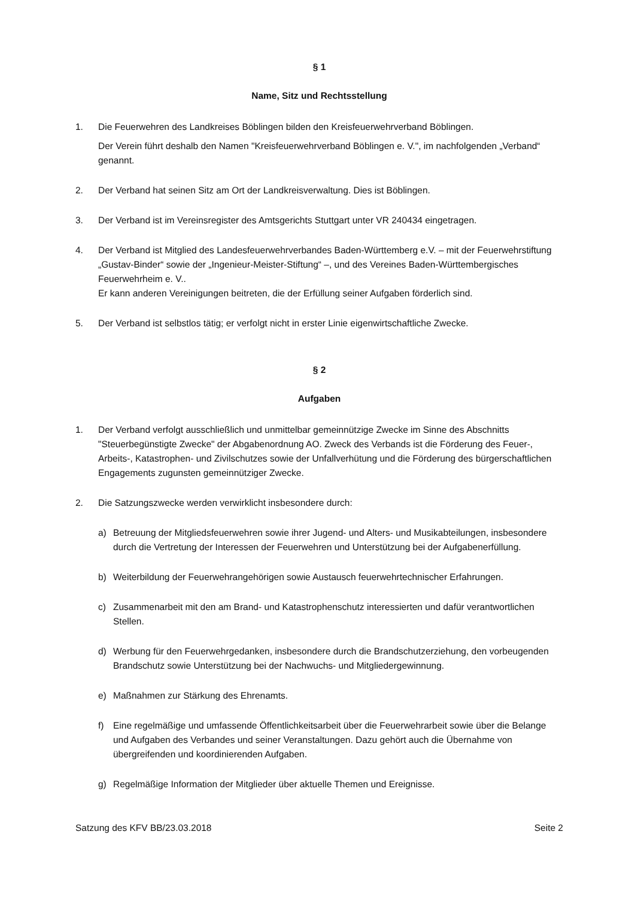§ 1
Name, Sitz und Rechtsstellung
1. Die Feuerwehren des Landkreises Böblingen bilden den Kreisfeuerwehrverband Böblingen.
Der Verein führt deshalb den Namen "Kreisfeuerwehrverband Böblingen e. V.", im nachfolgenden „Verband“ genannt.
2. Der Verband hat seinen Sitz am Ort der Landkreisverwaltung. Dies ist Böblingen.
3. Der Verband ist im Vereinsregister des Amtsgerichts Stuttgart unter VR 240434 eingetragen.
4. Der Verband ist Mitglied des Landesfeuerwehrverbandes Baden-Württemberg e.V. – mit der Feuerwehrstiftung „Gustav-Binder“ sowie der „Ingenieur-Meister-Stiftung“ –, und des Vereines Baden-Württembergisches Feuerwehrheim e. V..
Er kann anderen Vereinigungen beitreten, die der Erfüllung seiner Aufgaben förderlich sind.
5. Der Verband ist selbstlos tätig; er verfolgt nicht in erster Linie eigenwirtschaftliche Zwecke.
§ 2
Aufgaben
1. Der Verband verfolgt ausschließlich und unmittelbar gemeinnützige Zwecke im Sinne des Abschnitts "Steuerbegünstigte Zwecke" der Abgabenordnung AO. Zweck des Verbands ist die Förderung des Feuer-, Arbeits-, Katastrophen- und Zivilschutzes sowie der Unfallverhütung und die Förderung des bürgerschaftlichen Engagements zugunsten gemeinnütziger Zwecke.
2. Die Satzungszwecke werden verwirklicht insbesondere durch:
a) Betreuung der Mitgliedsfeuerwehren sowie ihrer Jugend- und Alters- und Musikabteilungen, insbesondere durch die Vertretung der Interessen der Feuerwehren und Unterstützung bei der Aufgabenerfüllung.
b) Weiterbildung der Feuerwehrangehörigen sowie Austausch feuerwehrtechnischer Erfahrungen.
c) Zusammenarbeit mit den am Brand- und Katastrophenschutz interessierten und dafür verantwortlichen Stellen.
d) Werbung für den Feuerwehrgedanken, insbesondere durch die Brandschutzerziehung, den vorbeugenden Brandschutz sowie Unterstützung bei der Nachwuchs- und Mitgliedergewinnung.
e) Maßnahmen zur Stärkung des Ehrenamts.
f) Eine regelmäßige und umfassende Öffentlichkeitsarbeit über die Feuerwehrarbeit sowie über die Belange und Aufgaben des Verbandes und seiner Veranstaltungen. Dazu gehört auch die Übernahme von übergreifenden und koordinierenden Aufgaben.
g) Regelmäßige Information der Mitglieder über aktuelle Themen und Ereignisse.
Satzung des KFV BB/23.03.2018 Seite 2